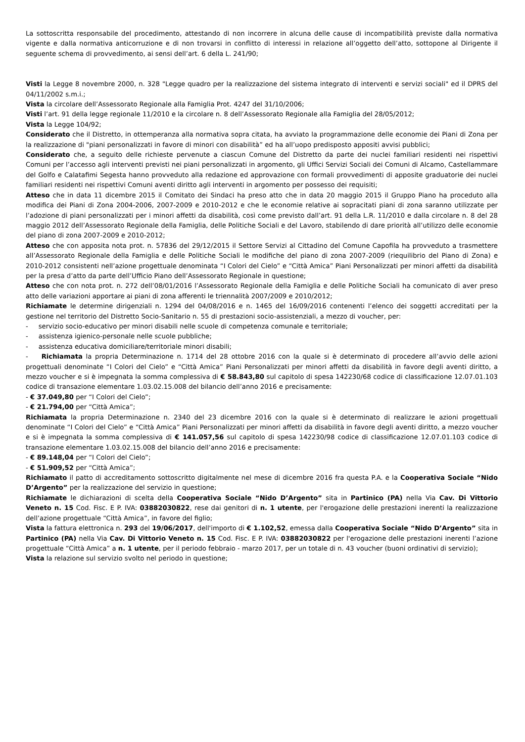La sottoscritta responsabile del procedimento, attestando di non incorrere in alcuna delle cause di incompatibilità previste dalla normativa vigente e dalla normativa anticorruzione e di non trovarsi in conflitto di interessi in relazione all’oggetto dell’atto, sottopone al Dirigente il seguente schema di provvedimento, ai sensi dell’art. 6 della L. 241/90;
Visti la Legge 8 novembre 2000, n. 328 "Legge quadro per la realizzazione del sistema integrato di interventi e servizi sociali" ed il DPRS del 04/11/2002 s.m.i.;
Vista la circolare dell’Assessorato Regionale alla Famiglia Prot. 4247 del 31/10/2006;
Visti l’art. 91 della legge regionale 11/2010 e la circolare n. 8 dell’Assessorato Regionale alla Famiglia del 28/05/2012;
Vista la Legge 104/92;
Considerato che il Distretto, in ottemperanza alla normativa sopra citata, ha avviato la programmazione delle economie dei Piani di Zona per la realizzazione di "piani personalizzati in favore di minori con disabilità” ed ha all’uopo predisposto appositi avvisi pubblici;
Considerato che, a seguito delle richieste pervenute a ciascun Comune del Distretto da parte dei nuclei familiari residenti nei rispettivi Comuni per l’accesso agli interventi previsti nei piani personalizzati in argomento, gli Uffici Servizi Sociali dei Comuni di Alcamo, Castellammare del Golfo e Calatafimi Segesta hanno provveduto alla redazione ed approvazione con formali provvedimenti di apposite graduatorie dei nuclei familiari residenti nei rispettivi Comuni aventi diritto agli interventi in argomento per possesso dei requisiti;
Atteso che in data 11 dicembre 2015 il Comitato dei Sindaci ha preso atto che in data 20 maggio 2015 il Gruppo Piano ha proceduto alla modifica dei Piani di Zona 2004-2006, 2007-2009 e 2010-2012 e che le economie relative ai sopracitati piani di zona saranno utilizzate per l’adozione di piani personalizzati per i minori affetti da disabilità, così come previsto dall’art. 91 della L.R. 11/2010 e dalla circolare n. 8 del 28 maggio 2012 dell’Assessorato Regionale della Famiglia, delle Politiche Sociali e del Lavoro, stabilendo di dare priorità all’utilizzo delle economie del piano di zona 2007-2009 e 2010-2012;
Atteso che con apposita nota prot. n. 57836 del 29/12/2015 il Settore Servizi al Cittadino del Comune Capofila ha provveduto a trasmettere all’Assessorato Regionale della Famiglia e delle Politiche Sociali le modifiche del piano di zona 2007-2009 (riequilibrio del Piano di Zona) e 2010-2012 consistenti nell’azione progettuale denominata “I Colori del Cielo” e “Città Amica” Piani Personalizzati per minori affetti da disabilità per la presa d’atto da parte dell’Ufficio Piano dell’Assessorato Regionale in questione;
Atteso che con nota prot. n. 272 dell’08/01/2016 l’Assessorato Regionale della Famiglia e delle Politiche Sociali ha comunicato di aver preso atto delle variazioni apportare ai piani di zona afferenti le triennalità 2007/2009 e 2010/2012;
Richiamate le determine dirigenziali n. 1294 del 04/08/2016 e n. 1465 del 16/09/2016 contenenti l’elenco dei soggetti accreditati per la gestione nel territorio del Distretto Socio-Sanitario n. 55 di prestazioni socio-assistenziali, a mezzo di voucher, per:
- servizio socio-educativo per minori disabili nelle scuole di competenza comunale e territoriale;
- assistenza igienico-personale nelle scuole pubbliche;
- assistenza educativa domiciliare/territoriale minori disabili;
- Richiamata la propria Determinazione n. 1714 del 28 ottobre 2016 con la quale si è determinato di procedere all’avvio delle azioni progettuali denominate “I Colori del Cielo” e “Città Amica” Piani Personalizzati per minori affetti da disabilità in favore degli aventi diritto, a mezzo voucher e si è impegnata la somma complessiva di € 58.843,80 sul capitolo di spesa 142230/68 codice di classificazione 12.07.01.103 codice di transazione elementare 1.03.02.15.008 del bilancio dell’anno 2016 e precisamente:
- € 37.049,80 per “I Colori del Cielo”;
- € 21.794,00 per “Città Amica”;
Richiamata la propria Determinazione n. 2340 del 23 dicembre 2016 con la quale si è determinato di realizzare le azioni progettuali denominate “I Colori del Cielo” e “Città Amica” Piani Personalizzati per minori affetti da disabilità in favore degli aventi diritto, a mezzo voucher e si è impegnata la somma complessiva di € 141.057,56 sul capitolo di spesa 142230/98 codice di classificazione 12.07.01.103 codice di transazione elementare 1.03.02.15.008 del bilancio dell’anno 2016 e precisamente:
- € 89.148,04 per “I Colori del Cielo”;
- € 51.909,52 per “Città Amica”;
Richiamato il patto di accreditamento sottoscritto digitalmente nel mese di dicembre 2016 fra questa P.A. e la Cooperativa Sociale “Nido D’Argento” per la realizzazione del servizio in questione;
Richiamate le dichiarazioni di scelta della Cooperativa Sociale “Nido D’Argento” sita in Partinico (PA) nella Via Cav. Di Vittorio Veneto n. 15 Cod. Fisc. E P. IVA: 03882030822, rese dai genitori di n. 1 utente, per l'erogazione delle prestazioni inerenti la realizzazione dell’azione progettuale “Città Amica”, in favore del figlio;
Vista la fattura elettronica n. 293 del 19/06/2017, dell'importo di € 1.102,52, emessa dalla Cooperativa Sociale “Nido D’Argento” sita in Partinico (PA) nella Via Cav. Di Vittorio Veneto n. 15 Cod. Fisc. E P. IVA: 03882030822 per l'erogazione delle prestazioni inerenti l’azione progettuale “Città Amica” a n. 1 utente, per il periodo febbraio - marzo 2017, per un totale di n. 43 voucher (buoni ordinativi di servizio);
Vista la relazione sul servizio svolto nel periodo in questione;